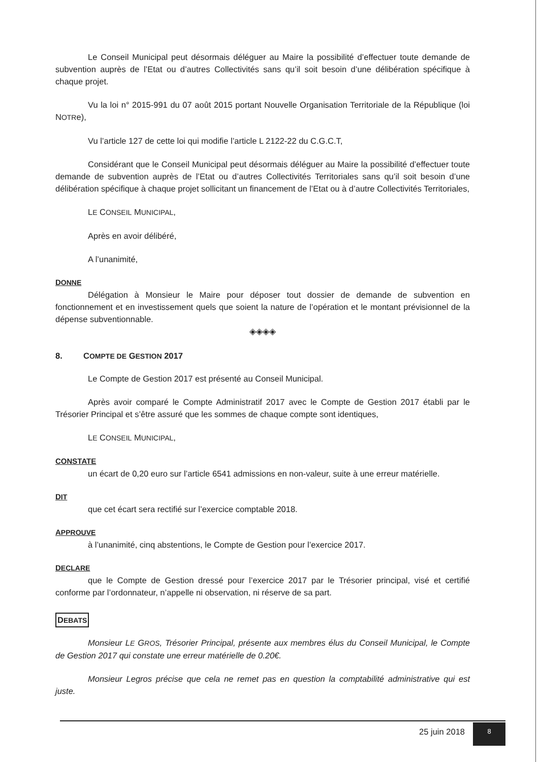Le Conseil Municipal peut désormais déléguer au Maire la possibilité d’effectuer toute demande de subvention auprès de l’Etat ou d’autres Collectivités sans qu’il soit besoin d’une délibération spécifique à chaque projet.
Vu la loi n° 2015-991 du 07 août 2015 portant Nouvelle Organisation Territoriale de la République (loi NOTRe),
Vu l’article 127 de cette loi qui modifie l’article L 2122-22 du C.G.C.T,
Considérant que le Conseil Municipal peut désormais déléguer au Maire la possibilité d’effectuer toute demande de subvention auprès de l’Etat ou d’autres Collectivités Territoriales sans qu’il soit besoin d’une délibération spécifique à chaque projet sollicitant un financement de l’Etat ou à d’autre Collectivités Territoriales,
LE CONSEIL MUNICIPAL,
Après en avoir délibéré,
A l’unanimité,
DONNE
Délégation à Monsieur le Maire pour déposer tout dossier de demande de subvention en fonctionnement et en investissement quels que soient la nature de l’opération et le montant prévisionnel de la dépense subventionnable.
◈◈◈◈
8. COMPTE DE GESTION 2017
Le Compte de Gestion 2017 est présenté au Conseil Municipal.
Après avoir comparé le Compte Administratif 2017 avec le Compte de Gestion 2017 établi par le Trésorier Principal et s’être assuré que les sommes de chaque compte sont identiques,
LE CONSEIL MUNICIPAL,
CONSTATE
un écart de 0,20 euro sur l’article 6541 admissions en non-valeur, suite à une erreur matérielle.
DIT
que cet écart sera rectifié sur l’exercice comptable 2018.
APPROUVE
à l’unanimité, cinq abstentions, le Compte de Gestion pour l’exercice 2017.
DECLARE
que le Compte de Gestion dressé pour l’exercice 2017 par le Trésorier principal, visé et certifié conforme par l’ordonnateur, n’appelle ni observation, ni réserve de sa part.
DEBATS
Monsieur LE GROS, Trésorier Principal, présente aux membres élus du Conseil Municipal, le Compte de Gestion 2017 qui constate une erreur matérielle de 0.20€.
Monsieur Legros précise que cela ne remet pas en question la comptabilité administrative qui est juste.
25 juin 2018 8